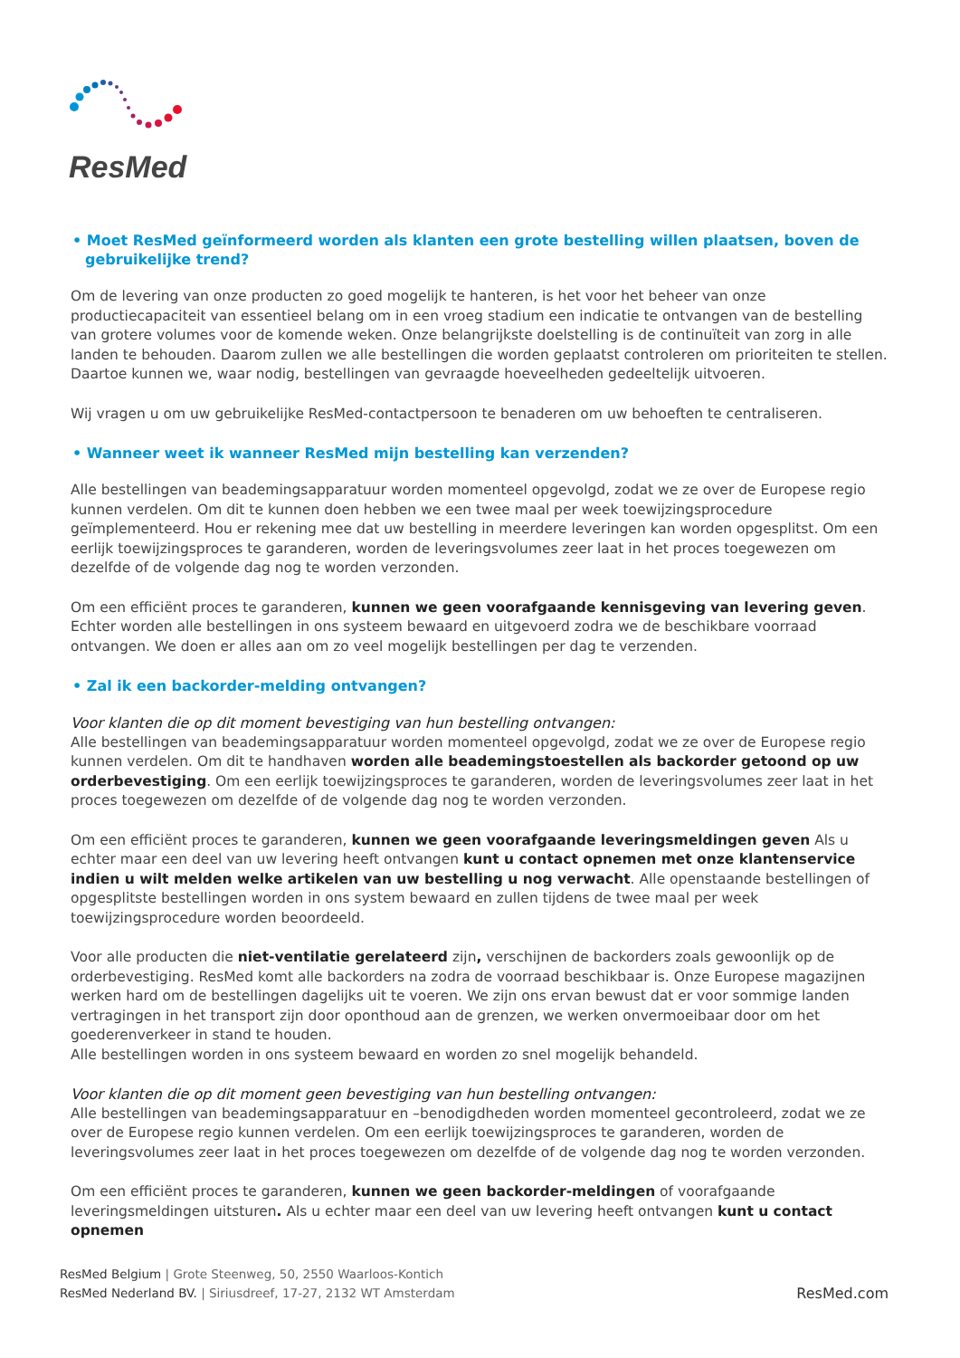ResMed
• Moet ResMed geïnformeerd worden als klanten een grote bestelling willen plaatsen, boven de gebruikelijke trend?
Om de levering van onze producten zo goed mogelijk te hanteren, is het voor het beheer van onze productiecapaciteit van essentieel belang om in een vroeg stadium een indicatie te ontvangen van de bestelling van grotere volumes voor de komende weken. Onze belangrijkste doelstelling is de continuïteit van zorg in alle landen te behouden. Daarom zullen we alle bestellingen die worden geplaatst controleren om prioriteiten te stellen. Daartoe kunnen we, waar nodig, bestellingen van gevraagde hoeveelheden gedeeltelijk uitvoeren.
Wij vragen u om uw gebruikelijke ResMed-contactpersoon te benaderen om uw behoeften te centraliseren.
• Wanneer weet ik wanneer ResMed mijn bestelling kan verzenden?
Alle bestellingen van beademingsapparatuur worden momenteel opgevolgd, zodat we ze over de Europese regio kunnen verdelen. Om dit te kunnen doen hebben we een twee maal per week toewijzingsprocedure geïmplementeerd. Hou er rekening mee dat uw bestelling in meerdere leveringen kan worden opgesplitst. Om een eerlijk toewijzingsproces te garanderen, worden de leveringsvolumes zeer laat in het proces toegewezen om dezelfde of de volgende dag nog te worden verzonden.
Om een efficiënt proces te garanderen, kunnen we geen voorafgaande kennisgeving van levering geven. Echter worden alle bestellingen in ons systeem bewaard en uitgevoerd zodra we de beschikbare voorraad ontvangen. We doen er alles aan om zo veel mogelijk bestellingen per dag te verzenden.
• Zal ik een backorder-melding ontvangen?
Voor klanten die op dit moment bevestiging van hun bestelling ontvangen:
Alle bestellingen van beademingsapparatuur worden momenteel opgevolgd, zodat we ze over de Europese regio kunnen verdelen. Om dit te handhaven worden alle beademingstoestellen als backorder getoond op uw orderbevestiging. Om een eerlijk toewijzingsproces te garanderen, worden de leveringsvolumes zeer laat in het proces toegewezen om dezelfde of de volgende dag nog te worden verzonden.
Om een efficiënt proces te garanderen, kunnen we geen voorafgaande leveringsmeldingen geven Als u echter maar een deel van uw levering heeft ontvangen kunt u contact opnemen met onze klantenservice indien u wilt melden welke artikelen van uw bestelling u nog verwacht. Alle openstaande bestellingen of opgesplitste bestellingen worden in ons system bewaard en zullen tijdens de twee maal per week toewijzingsprocedure worden beoordeeld.
Voor alle producten die niet-ventilatie gerelateerd zijn, verschijnen de backorders zoals gewoonlijk op de orderbevestiging. ResMed komt alle backorders na zodra de voorraad beschikbaar is. Onze Europese magazijnen werken hard om de bestellingen dagelijks uit te voeren. We zijn ons ervan bewust dat er voor sommige landen vertragingen in het transport zijn door oponthoud aan de grenzen, we werken onvermoeibaar door om het goederenverkeer in stand te houden.
Alle bestellingen worden in ons systeem bewaard en worden zo snel mogelijk behandeld.
Voor klanten die op dit moment geen bevestiging van hun bestelling ontvangen:
Alle bestellingen van beademingsapparatuur en –benodigdheden worden momenteel gecontroleerd, zodat we ze over de Europese regio kunnen verdelen. Om een eerlijk toewijzingsproces te garanderen, worden de leveringsvolumes zeer laat in het proces toegewezen om dezelfde of de volgende dag nog te worden verzonden.
Om een efficiënt proces te garanderen, kunnen we geen backorder-meldingen of voorafgaande leveringsmeldingen uitsturen. Als u echter maar een deel van uw levering heeft ontvangen kunt u contact opnemen
ResMed Belgium | Grote Steenweg, 50, 2550 Waarloos-Kontich
ResMed Nederland BV. | Siriusdreef, 17-27, 2132 WT Amsterdam
ResMed.com